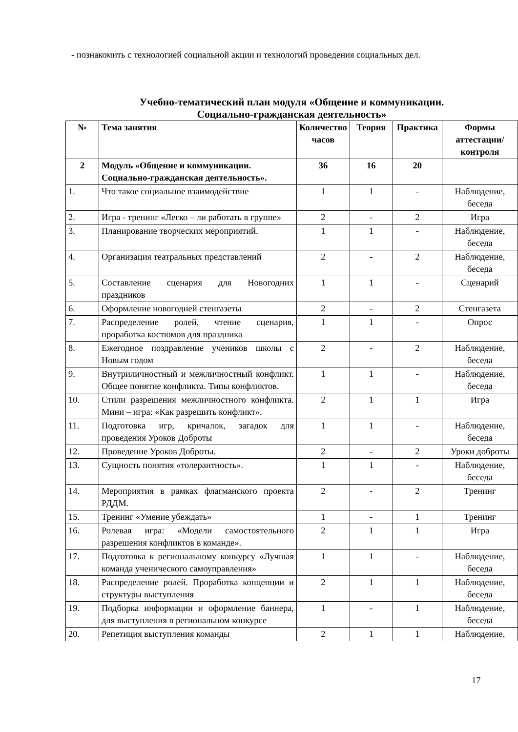- познакомить с технологией социальной акции и технологий проведения социальных дел.
Учебно-тематический план модуля «Общение и коммуникации.
Социально-гражданская деятельность»
| № | Тема занятия | Количество часов | Теория | Практика | Формы аттестации/ контроля |
| --- | --- | --- | --- | --- | --- |
| 2 | Модуль «Общение и коммуникации. Социально-гражданская деятельность». | 36 | 16 | 20 | |
| 1. | Что такое социальное взаимодействие | 1 | 1 | - | Наблюдение, беседа |
| 2. | Игра - тренинг «Легко – ли работать в группе» | 2 | - | 2 | Игра |
| 3. | Планирование творческих мероприятий. | 1 | 1 | - | Наблюдение, беседа |
| 4. | Организация театральных представлений | 2 | - | 2 | Наблюдение, беседа |
| 5. | Составление сценария для Новогодних праздников | 1 | 1 | - | Сценарий |
| 6. | Оформление новогодней стенгазеты | 2 | - | 2 | Стенгазета |
| 7. | Распределение ролей, чтение сценария, проработка костюмов для праздника | 1 | 1 | - | Опрос |
| 8. | Ежегодное поздравление учеников школы с Новым годом | 2 | - | 2 | Наблюдение, беседа |
| 9. | Внутриличностный и межличностный конфликт. Общее понятие конфликта. Типы конфликтов. | 1 | 1 | - | Наблюдение, беседа |
| 10. | Стили разрешения межличностного конфликта. Мини – игра: «Как разрешить конфликт». | 2 | 1 | 1 | Игра |
| 11. | Подготовка игр, кричалок, загадок для проведения Уроков Доброты | 1 | 1 | - | Наблюдение, беседа |
| 12. | Проведение Уроков Доброты. | 2 | - | 2 | Уроки доброты |
| 13. | Сущность понятия «толерантность». | 1 | 1 | - | Наблюдение, беседа |
| 14. | Мероприятия в рамках флагманского проекта РДДМ. | 2 | - | 2 | Тренинг |
| 15. | Тренинг «Умение убеждать» | 1 | - | 1 | Тренинг |
| 16. | Ролевая игра: «Модели самостоятельного разрешения конфликтов в команде». | 2 | 1 | 1 | Игра |
| 17. | Подготовка к региональному конкурсу «Лучшая команда ученического самоуправления» | 1 | 1 | - | Наблюдение, беседа |
| 18. | Распределение ролей. Проработка концепции и структуры выступления | 2 | 1 | 1 | Наблюдение, беседа |
| 19. | Подборка информации и оформление баннера, для выступления в региональном конкурсе | 1 | - | 1 | Наблюдение, беседа |
| 20. | Репетиция выступления команды | 2 | 1 | 1 | Наблюдение, |
17